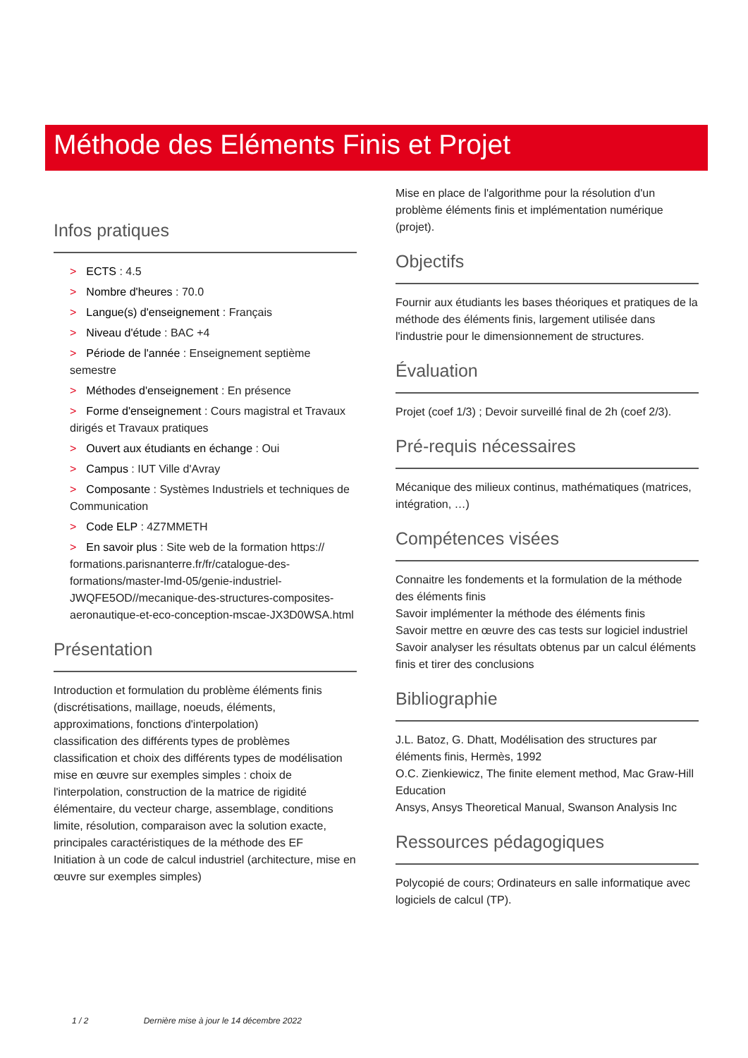Méthode des Eléments Finis et Projet
Infos pratiques
> ECTS : 4.5
> Nombre d'heures : 70.0
> Langue(s) d'enseignement : Français
> Niveau d'étude : BAC +4
> Période de l'année : Enseignement septième semestre
> Méthodes d'enseignement : En présence
> Forme d'enseignement : Cours magistral et Travaux dirigés et Travaux pratiques
> Ouvert aux étudiants en échange : Oui
> Campus : IUT Ville d'Avray
> Composante : Systèmes Industriels et techniques de Communication
> Code ELP : 4Z7MMETH
> En savoir plus : Site web de la formation https:// formations.parisnanterre.fr/fr/catalogue-des-formations/master-lmd-05/genie-industriel-JWQFE5OD//mecanique-des-structures-composites-aeronautique-et-eco-conception-mscae-JX3D0WSA.html
Présentation
Introduction et formulation du problème éléments finis (discrétisations, maillage, noeuds, éléments, approximations, fonctions d'interpolation)
classification des différents types de problèmes
classification et choix des différents types de modélisation
mise en œuvre sur exemples simples : choix de l'interpolation, construction de la matrice de rigidité élémentaire, du vecteur charge, assemblage, conditions limite, résolution, comparaison avec la solution exacte, principales caractéristiques de la méthode des EF
Initiation à un code de calcul industriel (architecture, mise en œuvre sur exemples simples)
Mise en place de l'algorithme pour la résolution d'un problème éléments finis et implémentation numérique (projet).
Objectifs
Fournir aux étudiants les bases théoriques et pratiques de la méthode des éléments finis, largement utilisée dans l'industrie pour le dimensionnement de structures.
Évaluation
Projet (coef 1/3) ; Devoir surveillé final de 2h (coef 2/3).
Pré-requis nécessaires
Mécanique des milieux continus, mathématiques (matrices, intégration, …)
Compétences visées
Connaitre les fondements et la formulation de la méthode des éléments finis
Savoir implémenter la méthode des éléments finis
Savoir mettre en œuvre des cas tests sur logiciel industriel
Savoir analyser les résultats obtenus par un calcul éléments finis et tirer des conclusions
Bibliographie
J.L. Batoz, G. Dhatt, Modélisation des structures par éléments finis, Hermès, 1992
O.C. Zienkiewicz, The finite element method, Mac Graw-Hill Education
Ansys, Ansys Theoretical Manual, Swanson Analysis Inc
Ressources pédagogiques
Polycopié de cours; Ordinateurs en salle informatique avec logiciels de calcul (TP).
1 / 2 Dernière mise à jour le 14 décembre 2022